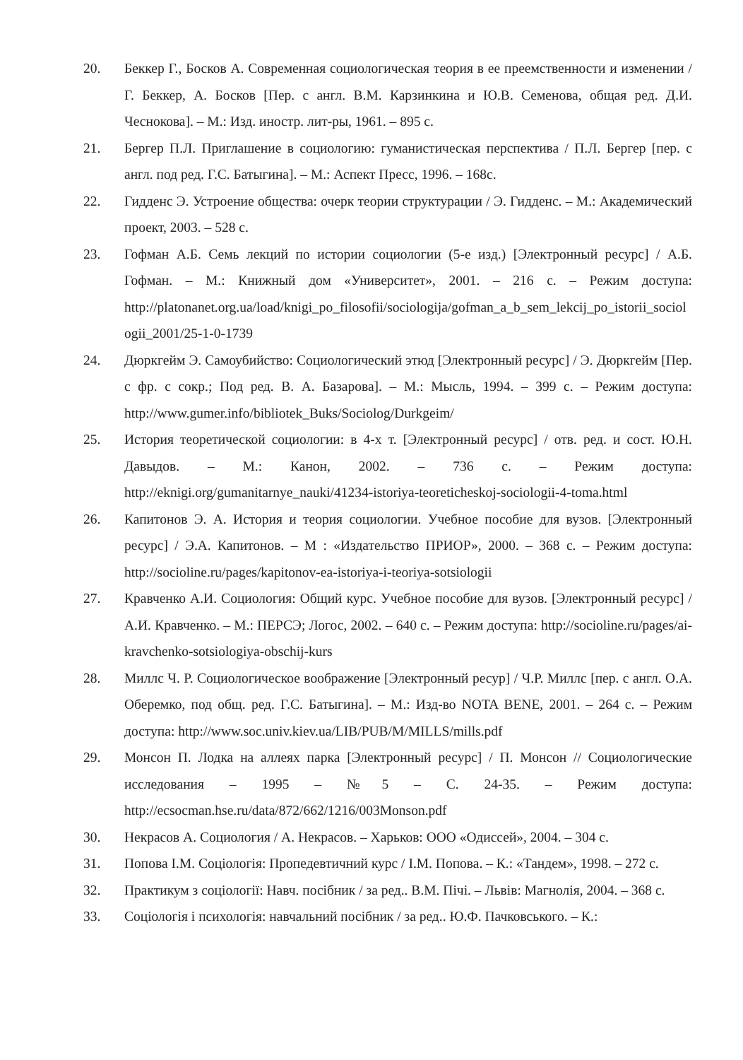20. Беккер Г., Босков А. Современная социологическая теория в ее преемственности и изменении / Г. Беккер, А. Босков [Пер. с англ. В.М. Карзинкина и Ю.В. Семенова, общая ред. Д.И. Чеснокова]. – М.: Изд. иностр. лит-ры, 1961. – 895 с.
21. Бергер П.Л. Приглашение в социологию: гуманистическая перспектива / П.Л. Бергер [пер. с англ. под ред. Г.С. Батыгина]. – М.: Аспект Пресс, 1996. – 168с.
22. Гидденс Э. Устроение общества: очерк теории структурации / Э. Гидденс. – М.: Академический проект, 2003. – 528 с.
23. Гофман А.Б. Семь лекций по истории социологии (5-е изд.) [Электронный ресурс] / А.Б. Гофман. – М.: Книжный дом «Университет», 2001. – 216 с. – Режим доступа: http://platonanet.org.ua/load/knigi_po_filosofii/sociologija/gofman_a_b_sem_lekcij_po_istorii_sociologii_2001/25-1-0-1739
24. Дюркгейм Э. Самоубийство: Социологический этюд [Электронный ресурс] / Э. Дюркгейм [Пер. с фр. с сокр.; Под ред. В. А. Базарова]. – М.: Мысль, 1994. – 399 с. – Режим доступа: http://www.gumer.info/bibliotek_Buks/Sociolog/Durkgeim/
25. История теоретической социологии: в 4-х т. [Электронный ресурс] / отв. ред. и сост. Ю.Н. Давыдов. – М.: Канон, 2002. – 736 с. – Режим доступа: http://eknigi.org/gumanitarnye_nauki/41234-istoriya-teoreticheskoj-sociologii-4-toma.html
26. Капитонов Э. А. История и теория социологии. Учебное пособие для вузов. [Электронный ресурс] / Э.А. Капитонов. – М : «Издательство ПРИОР», 2000. – 368 с. – Режим доступа: http://socioline.ru/pages/kapitonov-ea-istoriya-i-teoriya-sotsiologii
27. Кравченко А.И. Социология: Общий курс. Учебное пособие для вузов. [Электронный ресурс] / А.И. Кравченко. – М.: ПЕРСЭ; Логос, 2002. – 640 с. – Режим доступа: http://socioline.ru/pages/ai-kravchenko-sotsiologiya-obschij-kurs
28. Миллс Ч. Р. Социологическое воображение [Электронный ресур] / Ч.Р. Миллс [пер. с англ. О.А. Оберемко, под общ. ред. Г.С. Батыгина]. – М.: Изд-во NOTA BENE, 2001. – 264 с. – Режим доступа: http://www.soc.univ.kiev.ua/LIB/PUB/M/MILLS/mills.pdf
29. Монсон П. Лодка на аллеях парка [Электронный ресурс] / П. Монсон // Социологические исследования – 1995 – №5 – С. 24-35. – Режим доступа: http://ecsocman.hse.ru/data/872/662/1216/003Monson.pdf
30. Некрасов А. Социология / А. Некрасов. – Харьков: ООО «Одиссей», 2004. – 304 с.
31. Попова І.М. Соціологія: Пропедевтичний курс / І.М. Попова. – К.: «Тандем», 1998. – 272 с.
32. Практикум з соціології: Навч. посібник / за ред.. В.М. Пічі. – Львів: Магнолія, 2004. – 368 с.
33. Соціологія і психологія: навчальний посібник / за ред.. Ю.Ф. Пачковського. – К.: